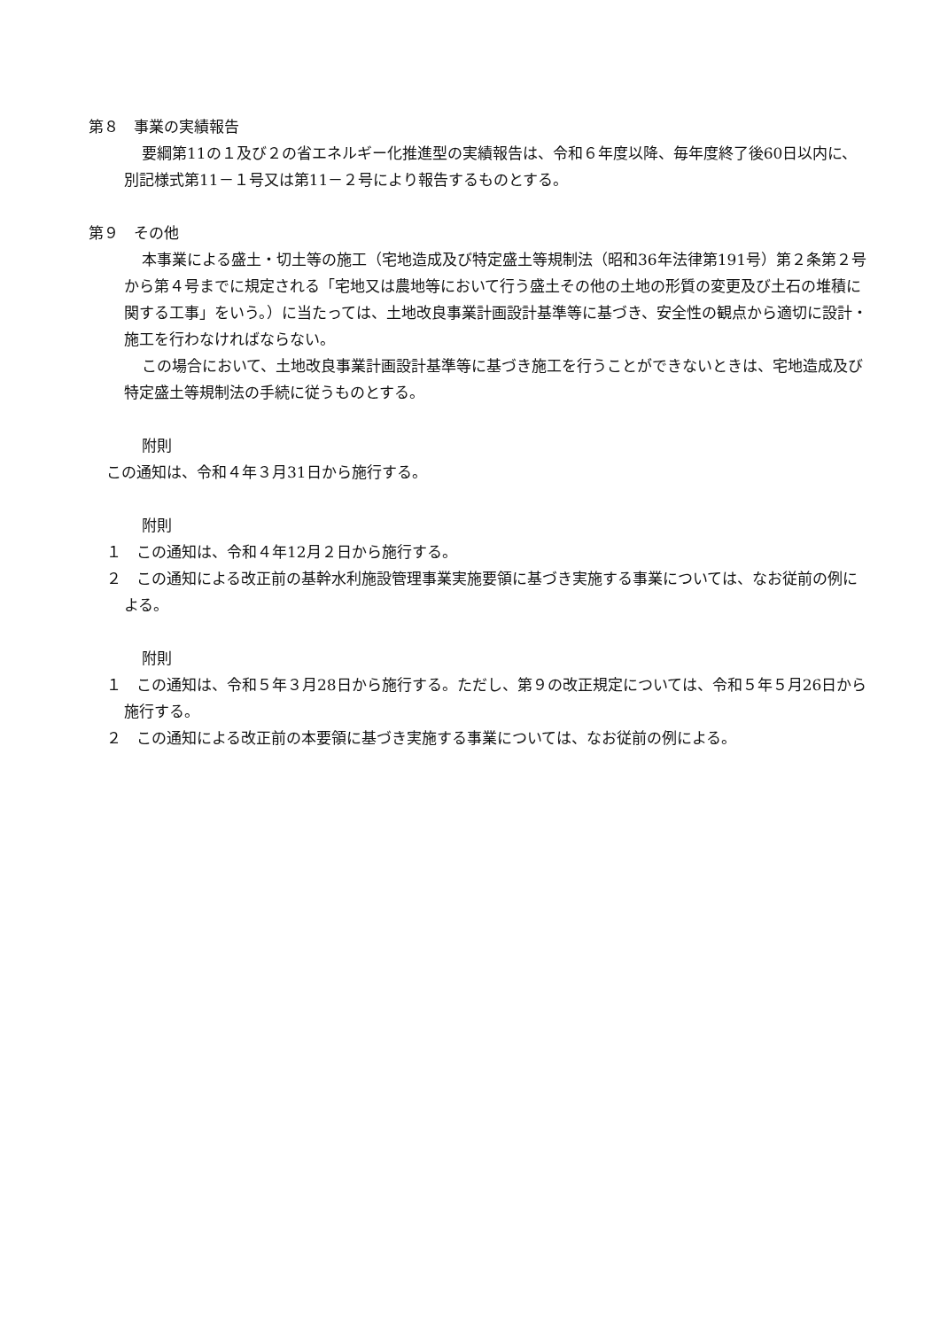第８　事業の実績報告
要綱第11の１及び２の省エネルギー化推進型の実績報告は、令和６年度以降、毎年度終了後60日以内に、別記様式第11－１号又は第11－２号により報告するものとする。
第９　その他
本事業による盛土・切土等の施工（宅地造成及び特定盛土等規制法（昭和36年法律第191号）第２条第２号から第４号までに規定される「宅地又は農地等において行う盛土その他の土地の形質の変更及び土石の堆積に関する工事」をいう。）に当たっては、土地改良事業計画設計基準等に基づき、安全性の観点から適切に設計・施工を行わなければならない。
この場合において、土地改良事業計画設計基準等に基づき施工を行うことができないときは、宅地造成及び特定盛土等規制法の手続に従うものとする。
附則
この通知は、令和４年３月31日から施行する。
附則
１　この通知は、令和４年12月２日から施行する。
２　この通知による改正前の基幹水利施設管理事業実施要領に基づき実施する事業については、なお従前の例による。
附則
１　この通知は、令和５年３月28日から施行する。ただし、第９の改正規定については、令和５年５月26日から施行する。
２　この通知による改正前の本要領に基づき実施する事業については、なお従前の例による。